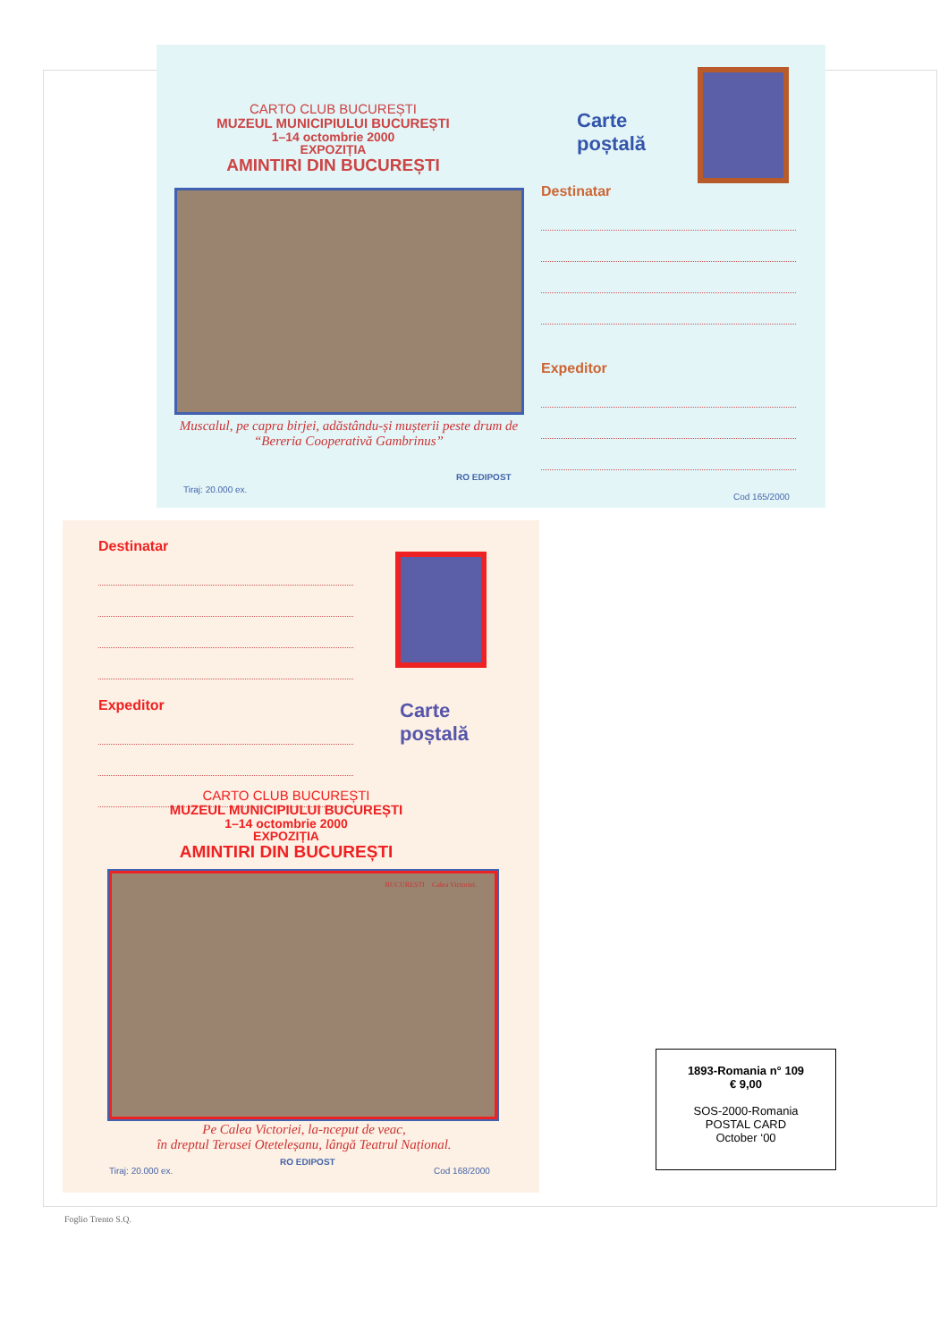CARTO CLUB BUCUREȘTI
MUZEUL MUNICIPIULUI BUCUREȘTI
1–14 octombrie 2000
EXPOZIȚIA
AMINTIRI DIN BUCUREȘTI
Muscalul, pe capra birjei, adăstându-și mușterii peste drum de “Bereria Cooperativă Gambrinus”
Tiraj: 20.000 ex.
RO EDIPOST
Carte
poștală
Destinatar
Expeditor
Cod 165/2000
Destinatar
Expeditor
Carte
poștală
CARTO CLUB BUCUREȘTI
MUZEUL MUNICIPIULUI BUCUREȘTI
1–14 octombrie 2000
EXPOZIȚIA
AMINTIRI DIN BUCUREȘTI
BUCUREȘTI Calea Victoriei.
Pe Calea Victoriei, la-nceput de veac,
în dreptul Terasei Oteteleșanu, lângă Teatrul Național.
Tiraj: 20.000 ex.
RO EDIPOST
Cod 168/2000
1893-Romania n° 109
€ 9,00
SOS-2000-Romania
POSTAL CARD
October ‘00
Foglio Trento S.Q.